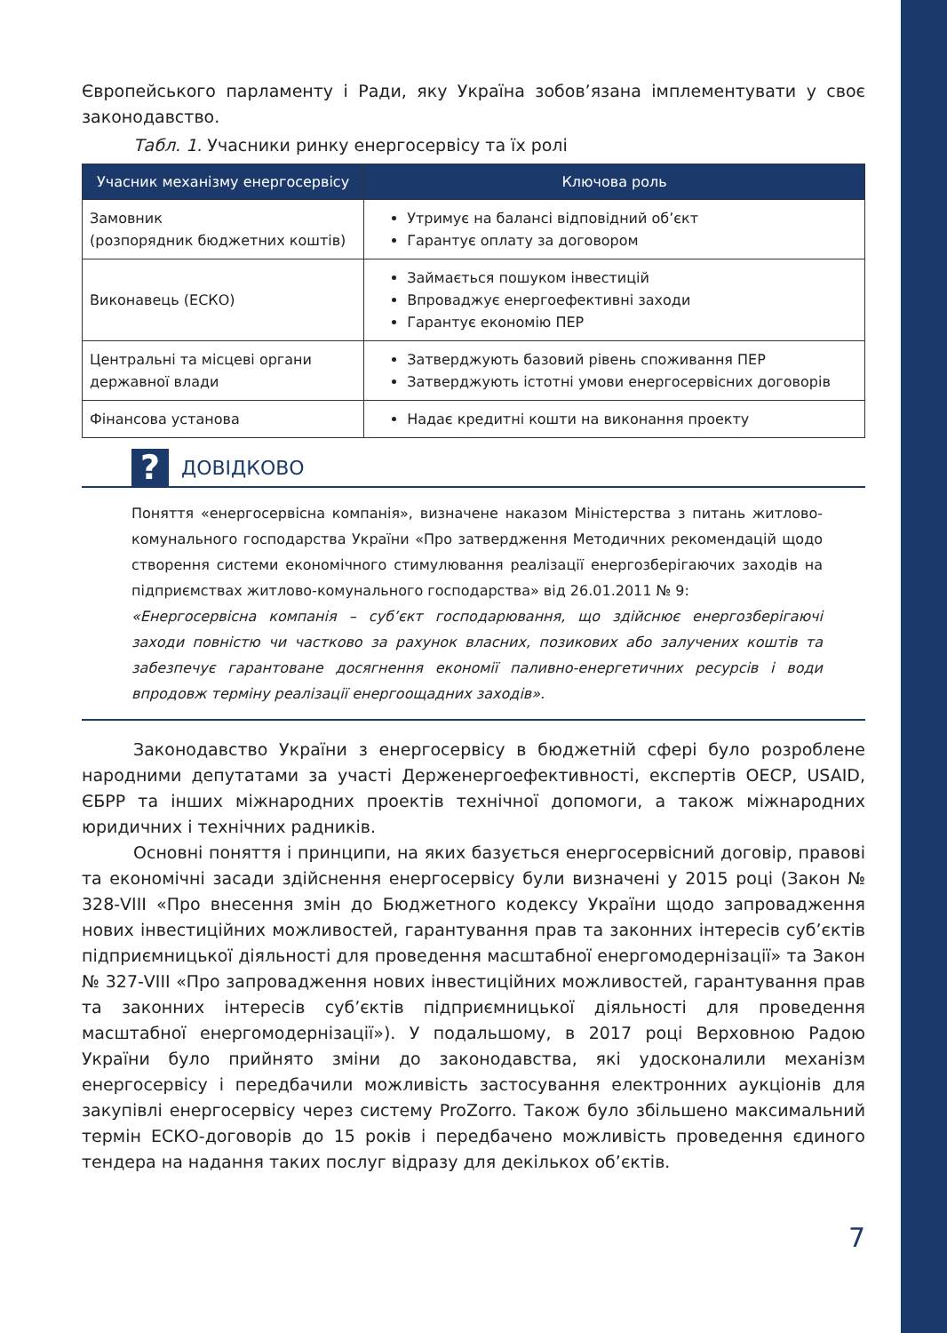Європейського парламенту і Ради, яку Україна зобов’язана імплементувати у своє законодавство.
Табл. 1. Учасники ринку енергосервісу та їх ролі
| Учасник механізму енергосервісу | Ключова роль |
| --- | --- |
| Замовник (розпорядник бюджетних коштів) | Утримує на балансі відповідний об’єкт Гарантує оплату за договором |
| Виконавець (ЕСКО) | Займається пошуком інвестицій Впроваджує енергоефективні заходи Гарантує економію ПЕР |
| Центральні та місцеві органи державної влади | Затверджують базовий рівень споживання ПЕР Затверджують істотні умови енергосервісних договорів |
| Фінансова установа | Надає кредитні кошти на виконання проекту |
?
ДОВІДКОВО
Поняття «енергосервісна компанія», визначене наказом Міністерства з питань житлово-комунального господарства України «Про затвердження Методичних рекомендацій щодо створення системи економічного стимулювання реалізації енергозберігаючих заходів на підприємствах житлово-комунального господарства» від 26.01.2011 № 9:
«Енергосервісна компанія – суб’єкт господарювання, що здійснює енергозберігаючі заходи повністю чи частково за рахунок власних, позикових або залучених коштів та забезпечує гарантоване досягнення економії паливно-енергетичних ресурсів і води впродовж терміну реалізації енергоощадних заходів».
Законодавство України з енергосервісу в бюджетній сфері було розроблене народними депутатами за участі Держенергоефективності, експертів ОЕСР, USAID, ЄБРР та інших міжнародних проектів технічної допомоги, а також міжнародних юридичних і технічних радників.
Основні поняття і принципи, на яких базується енергосервісний договір, правові та економічні засади здійснення енергосервісу були визначені у 2015 році (Закон № 328-VIII «Про внесення змін до Бюджетного кодексу України щодо запровадження нових інвестиційних можливостей, гарантування прав та законних інтересів суб’єктів підприємницької діяльності для проведення масштабної енергомодернізації» та Закон № 327-VIII «Про запровадження нових інвестиційних можливостей, гарантування прав та законних інтересів суб’єктів підприємницької діяльності для проведення масштабної енергомодернізації»). У подальшому, в 2017 році Верховною Радою України було прийнято зміни до законодавства, які удосконалили механізм енергосервісу і передбачили можливість застосування електронних аукціонів для закупівлі енергосервісу через систему ProZorro. Також було збільшено максимальний термін ЕСКО-договорів до 15 років і передбачено можливість проведення єдиного тендера на надання таких послуг відразу для декількох об’єктів.
7